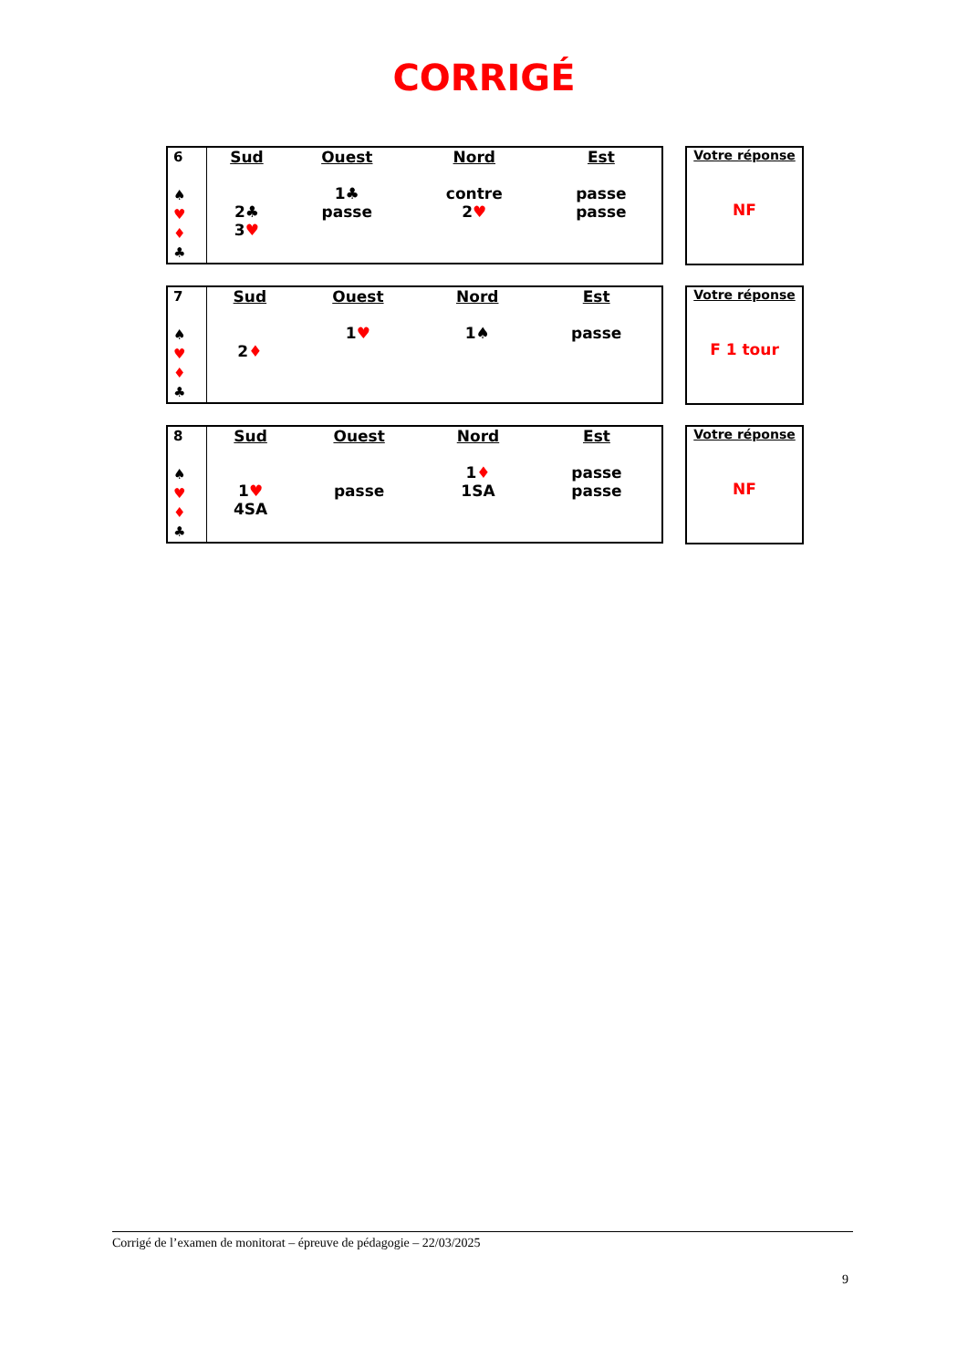CORRIGÉ
| 6 ♠ ♥ ♦ ♣ | Sud 2♣ 3 ♥ | Ouest 1♣ passe | Nord contre 2 ♥ | Est passe passe |
Votre réponse
NF
| 7 ♠ ♥ ♦ ♣ | Sud 2 ♦ | Ouest 1 ♥ | Nord 1♠ | Est passe |
Votre réponse
F 1 tour
| 8 ♠ ♥ ♦ ♣ | Sud 1 ♥ 4SA | Ouest passe | Nord 1 ♦ 1SA | Est passe passe |
Votre réponse
NF
Corrigé de l’examen de monitorat – épreuve de pédagogie – 22/03/2025
9